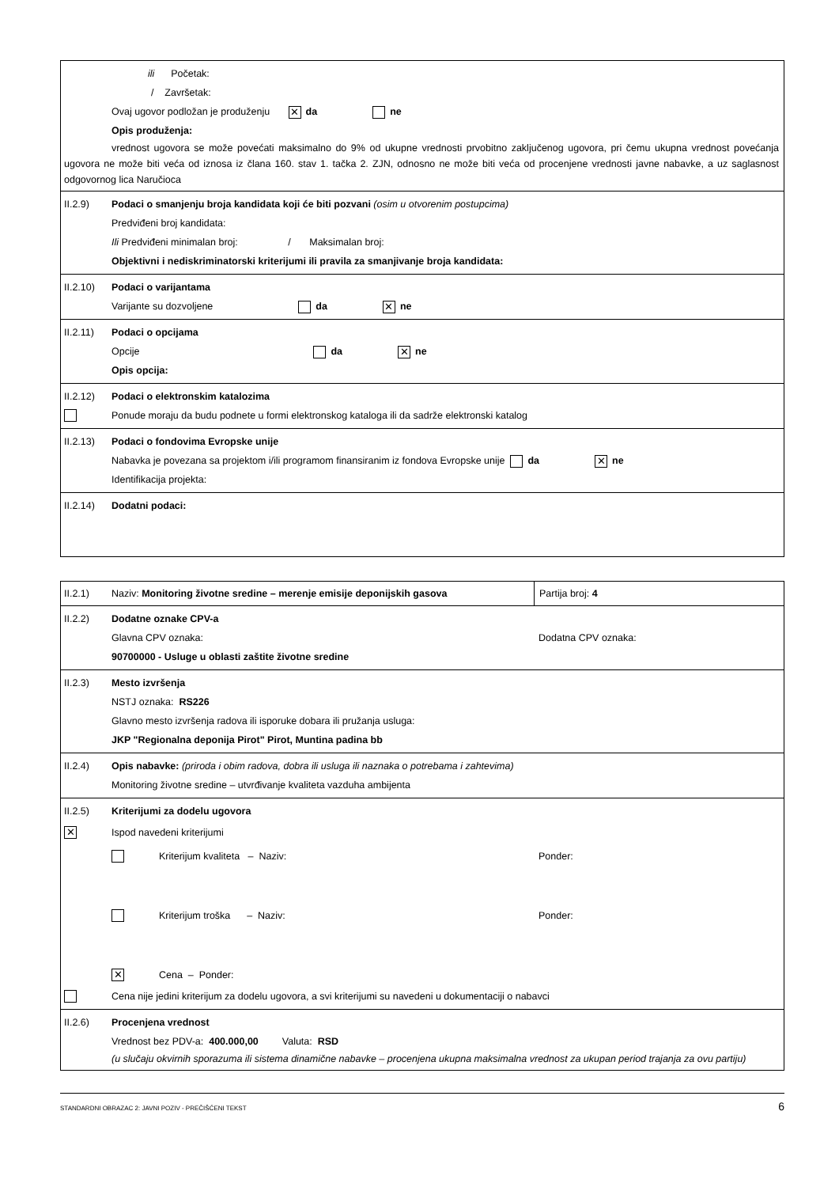ili Početak:
/ Završetak:
Ovaj ugovor podložan je produženju ✕ da ne
Opis produženja:
vrednost ugovora se može povećati maksimalno do 9% od ukupne vrednosti prvobitno zaključenog ugovora, pri čemu ukupna vrednost povećanja ugovora ne može biti veća od iznosa iz člana 160. stav 1. tačka 2. ZJN, odnosno ne može biti veća od procenjene vrednosti javne nabavke, a uz saglasnost odgovornog lica Naručioca
II.2.9) Podaci o smanjenju broja kandidata koji će biti pozvani (osim u otvorenim postupcima)
Predviđeni broj kandidata:
Ili Predviđeni minimalan broj: / Maksimalan broj:
Objektivni i nediskriminatorski kriterijumi ili pravila za smanjivanje broja kandidata:
II.2.10) Podaci o varijantama
Varijante su dozvoljene da ✕ ne
II.2.11) Podaci o opcijama
Opcije da ✕ ne
Opis opcija:
II.2.12) Podaci o elektronskim katalozima
Ponude moraju da budu podnete u formi elektronskog kataloga ili da sadrže elektronski katalog
II.2.13) Podaci o fondovima Evropske unije
Nabavka je povezana sa projektom i/ili programom finansiranim iz fondova Evropske unije da ✕ ne
Identifikacija projekta:
II.2.14) Dodatni podaci:
II.2.1) Naziv: Monitoring životne sredine – merenje emisije deponijskih gasova Partija broj: 4
II.2.2) Dodatne oznake CPV-a
Glavna CPV oznaka: Dodatna CPV oznaka:
90700000 - Usluge u oblasti zaštite životne sredine
II.2.3) Mesto izvršenja
NSTJ oznaka: RS226
Glavno mesto izvršenja radova ili isporuke dobara ili pružanja usluga:
JKP "Regionalna deponija Pirot" Pirot, Muntina padina bb
II.2.4) Opis nabavke: (priroda i obim radova, dobra ili usluga ili naznaka o potrebama i zahtevima)
Monitoring životne sredine – utvrđivanje kvaliteta vazduha ambijenta
II.2.5) Kriterijumi za dodelu ugovora
✕ Ispod navedeni kriterijumi
Kriterijum kvaliteta – Naziv: Ponder:
Kriterijum troška – Naziv: Ponder:
✕ Cena – Ponder:
Cena nije jedini kriterijum za dodelu ugovora, a svi kriterijumi su navedeni u dokumentaciji o nabavci
II.2.6) Procenjena vrednost
Vrednost bez PDV-a: 400.000,00 Valuta: RSD
(u slučaju okvirnih sporazuma ili sistema dinamične nabavke – procenjena ukupna maksimalna vrednost za ukupan period trajanja za ovu partiju)
STANDARDNI OBRAZAC 2: JAVNI POZIV - PREČIŠĆENI TEKST 6